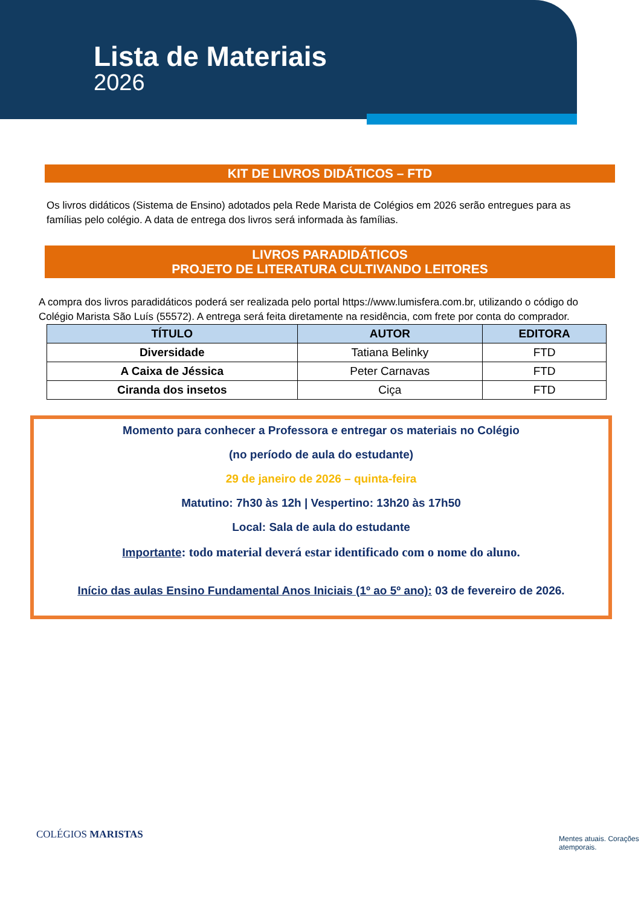Lista de Materiais
2026
KIT DE LIVROS DIDÁTICOS – FTD
Os livros didáticos (Sistema de Ensino) adotados pela Rede Marista de Colégios em 2026 serão entregues para as famílias pelo colégio. A data de entrega dos livros será informada às famílias.
LIVROS PARADIDÁTICOS
PROJETO DE LITERATURA CULTIVANDO LEITORES
A compra dos livros paradidáticos poderá ser realizada pelo portal https://www.lumisfera.com.br, utilizando o código do Colégio Marista São Luís (55572). A entrega será feita diretamente na residência, com frete por conta do comprador.
| TÍTULO | AUTOR | EDITORA |
| --- | --- | --- |
| Diversidade | Tatiana Belinky | FTD |
| A Caixa de Jéssica | Peter Carnavas | FTD |
| Ciranda dos insetos | Ciça | FTD |
Momento para conhecer a Professora e entregar os materiais no Colégio
(no período de aula do estudante)
29 de janeiro de 2026 – quinta-feira
Matutino: 7h30 às 12h | Vespertino: 13h20 às 17h50
Local: Sala de aula do estudante
Importante: todo material deverá estar identificado com o nome do aluno.
Início das aulas Ensino Fundamental Anos Iniciais (1º ao 5º ano): 03 de fevereiro de 2026.
COLÉGIOS MARISTAS
Mentes atuais. Corações atemporais.